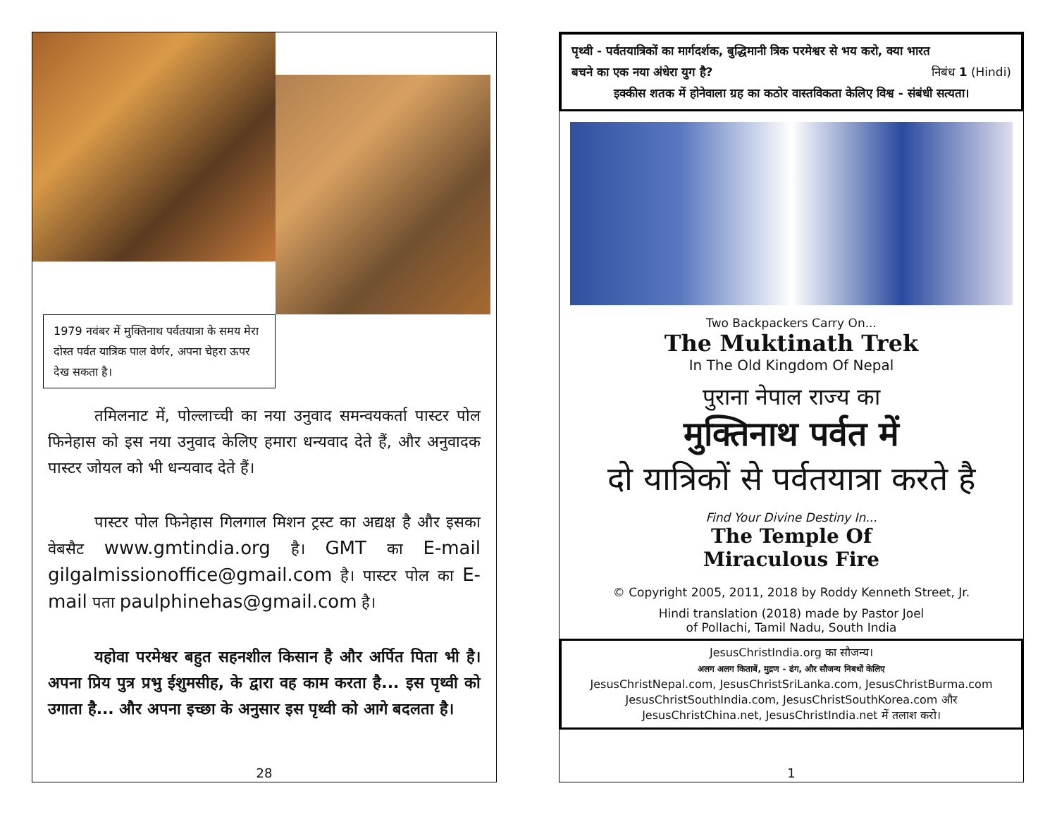1979 नवंबर में मुक्तिनाथ पर्वतयात्रा के समय मेरा दोस्त पर्वत यात्रिक पाल वेर्णर, अपना चेहरा ऊपर देख सकता है।
   तमिलनाट में, पोल्लाच्ची का नया उनुवाद समन्वयकर्ता पास्टर पोल फिनेहास को इस नया उनुवाद केलिए हमारा धन्यवाद देते हैं, और अनुवादक पास्टर जोयल को भी धन्यवाद देते हैं।
   पास्टर पोल फिनेहास गिलगाल मिशन ट्रस्ट का अद्यक्ष है और इसका वेबसैट www.gmtindia.org है। GMT का E-mail gilgalmissionoffice@gmail.com है। पास्टर पोल का E-mail पता paulphinehas@gmail.com है।
   यहोवा परमेश्वर बहुत सहनशील किसान है और अर्पित पिता भी है। अपना प्रिय पुत्र प्रभु ईशुमसीह, के द्वारा वह काम करता है... इस पृथ्वी को उगाता है... और अपना इच्छा के अनुसार इस पृथ्वी को आगे बदलता है।
28
पृथ्वी - पर्वतयात्रिकों का मार्गदर्शक, बुद्धिमानी त्रिक परमेश्वर से भय करो, क्या भारत
बचने का एक नया अंधेरा युग है? निबंध 1 (Hindi)
इक्कीस शतक में होनेवाला ग्रह का कठोर वास्तविकता केलिए विश्व - संबंधी सत्यता।
Two Backpackers Carry On...
The Muktinath Trek
In The Old Kingdom Of Nepal
पुराना नेपाल राज्य का
मुक्तिनाथ पर्वत में
दो यात्रिकों से पर्वतयात्रा करते है
Find Your Divine Destiny In...
The Temple Of
Miraculous Fire
© Copyright 2005, 2011, 2018 by Roddy Kenneth Street, Jr.
Hindi translation (2018) made by Pastor Joel
of Pollachi, Tamil Nadu, South India
JesusChristIndia.org का सौजन्य।
अलग अलग किताबें, मुद्रण - ढंग, और सौजन्य निबधों केलिए
JesusChristNepal.com, JesusChristSriLanka.com, JesusChristBurma.com
JesusChristSouthIndia.com, JesusChristSouthKorea.com और
JesusChristChina.net, JesusChristIndia.net में तलाश करो।
1